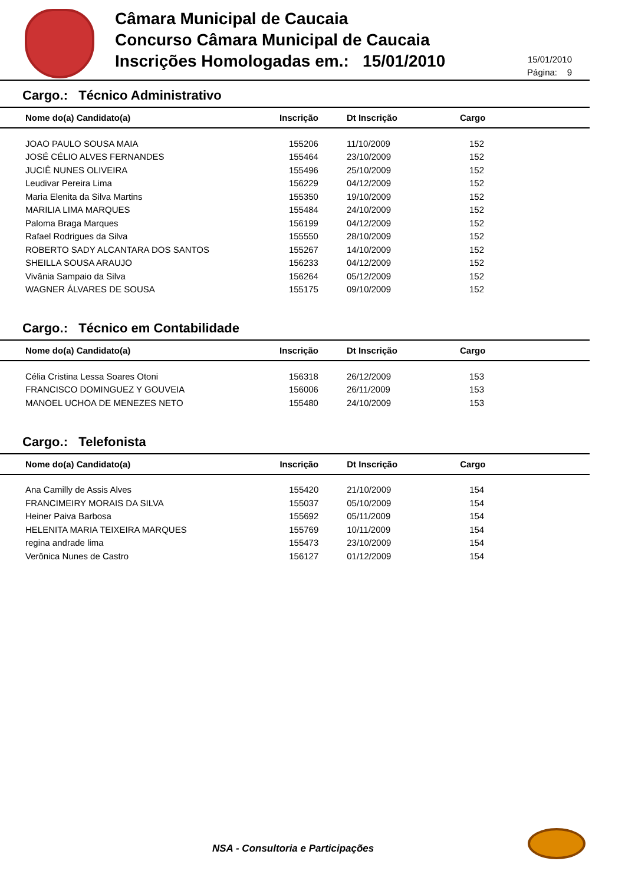Câmara Municipal de Caucaia
Concurso Câmara Municipal de Caucaia
Inscrições Homologadas em.: 15/01/2010
15/01/2010
Página: 9
Cargo.: Técnico Administrativo
| Nome do(a) Candidato(a) | Inscrição | Dt Inscrição | Cargo |
| --- | --- | --- | --- |
| JOAO PAULO SOUSA MAIA | 155206 | 11/10/2009 | 152 |
| JOSÉ CÉLIO ALVES FERNANDES | 155464 | 23/10/2009 | 152 |
| JUCIÊ NUNES OLIVEIRA | 155496 | 25/10/2009 | 152 |
| Leudivar Pereira Lima | 156229 | 04/12/2009 | 152 |
| Maria Elenita da Silva Martins | 155350 | 19/10/2009 | 152 |
| MARILIA LIMA MARQUES | 155484 | 24/10/2009 | 152 |
| Paloma Braga Marques | 156199 | 04/12/2009 | 152 |
| Rafael Rodrigues da Silva | 155550 | 28/10/2009 | 152 |
| ROBERTO SADY ALCANTARA DOS SANTOS | 155267 | 14/10/2009 | 152 |
| SHEILLA SOUSA ARAUJO | 156233 | 04/12/2009 | 152 |
| Vivânia Sampaio da Silva | 156264 | 05/12/2009 | 152 |
| WAGNER ÁLVARES DE SOUSA | 155175 | 09/10/2009 | 152 |
Cargo.: Técnico em Contabilidade
| Nome do(a) Candidato(a) | Inscrição | Dt Inscrição | Cargo |
| --- | --- | --- | --- |
| Célia Cristina Lessa Soares Otoni | 156318 | 26/12/2009 | 153 |
| FRANCISCO DOMINGUEZ Y GOUVEIA | 156006 | 26/11/2009 | 153 |
| MANOEL UCHOA DE MENEZES NETO | 155480 | 24/10/2009 | 153 |
Cargo.: Telefonista
| Nome do(a) Candidato(a) | Inscrição | Dt Inscrição | Cargo |
| --- | --- | --- | --- |
| Ana Camilly de Assis Alves | 155420 | 21/10/2009 | 154 |
| FRANCIMEIRY MORAIS DA SILVA | 155037 | 05/10/2009 | 154 |
| Heiner Paiva Barbosa | 155692 | 05/11/2009 | 154 |
| HELENITA MARIA TEIXEIRA MARQUES | 155769 | 10/11/2009 | 154 |
| regina andrade lima | 155473 | 23/10/2009 | 154 |
| Verônica Nunes de Castro | 156127 | 01/12/2009 | 154 |
NSA - Consultoria e Participações